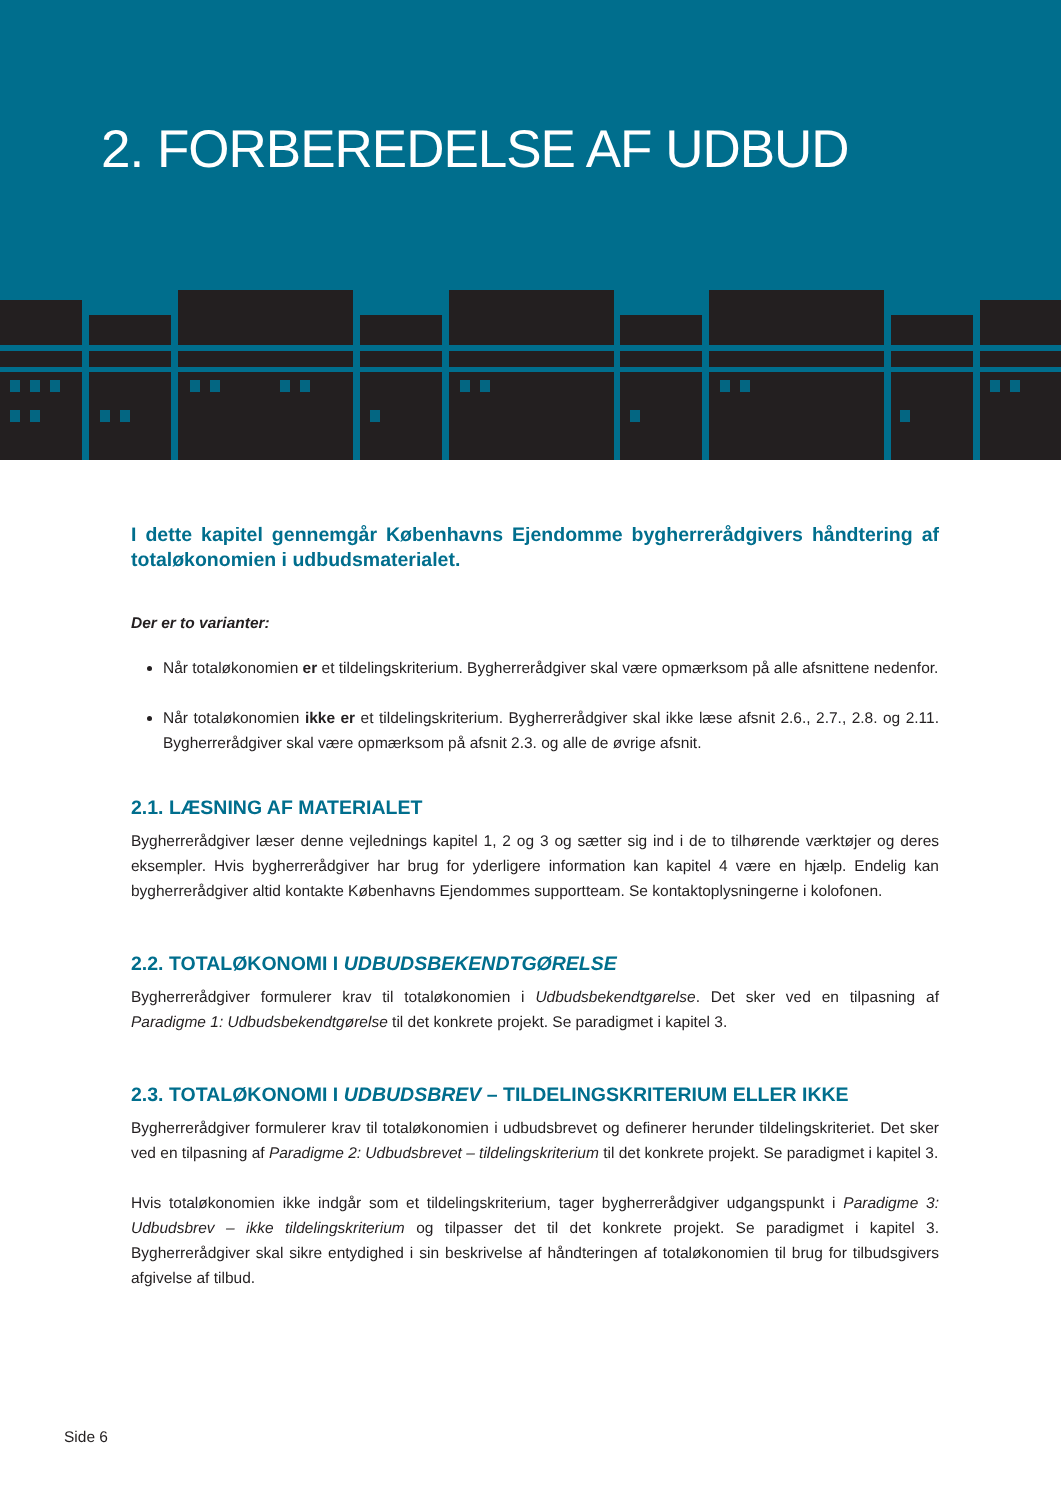2. FORBEREDELSE AF UDBUD
I dette kapitel gennemgår Københavns Ejendomme bygherrerådgivers håndtering af totaløkonomien i udbudsmaterialet.
Der er to varianter:
Når totaløkonomien er et tildelingskriterium. Bygherrerådgiver skal være opmærksom på alle afsnittene nedenfor.
Når totaløkonomien ikke er et tildelingskriterium. Bygherrerådgiver skal ikke læse afsnit 2.6., 2.7., 2.8. og 2.11. Bygherrerådgiver skal være opmærksom på afsnit 2.3. og alle de øvrige afsnit.
2.1. LÆSNING AF MATERIALET
Bygherrerådgiver læser denne vejlednings kapitel 1, 2 og 3 og sætter sig ind i de to tilhørende værktøjer og deres eksempler. Hvis bygherrerådgiver har brug for yderligere information kan kapitel 4 være en hjælp. Endelig kan bygherrerådgiver altid kontakte Københavns Ejendommes supportteam. Se kontaktoplysningerne i kolofonen.
2.2. TOTALØKONOMI I UDBUDSBEKENDTGØRELSE
Bygherrerådgiver formulerer krav til totaløkonomien i Udbudsbekendtgørelse. Det sker ved en tilpasning af Paradigme 1: Udbudsbekendtgørelse til det konkrete projekt. Se paradigmet i kapitel 3.
2.3. TOTALØKONOMI I UDBUDSBREV – TILDELINGSKRITERIUM ELLER IKKE
Bygherrerådgiver formulerer krav til totaløkonomien i udbudsbrevet og definerer herunder tildelingskriteriet. Det sker ved en tilpasning af Paradigme 2: Udbudsbrevet – tildelingskriterium til det konkrete projekt. Se paradigmet i kapitel 3.
Hvis totaløkonomien ikke indgår som et tildelingskriterium, tager bygherrerådgiver udgangspunkt i Paradigme 3: Udbudsbrev – ikke tildelingskriterium og tilpasser det til det konkrete projekt. Se paradigmet i kapitel 3. Bygherrerådgiver skal sikre entydighed i sin beskrivelse af håndteringen af totaløkonomien til brug for tilbudsgivers afgivelse af tilbud.
Side 6